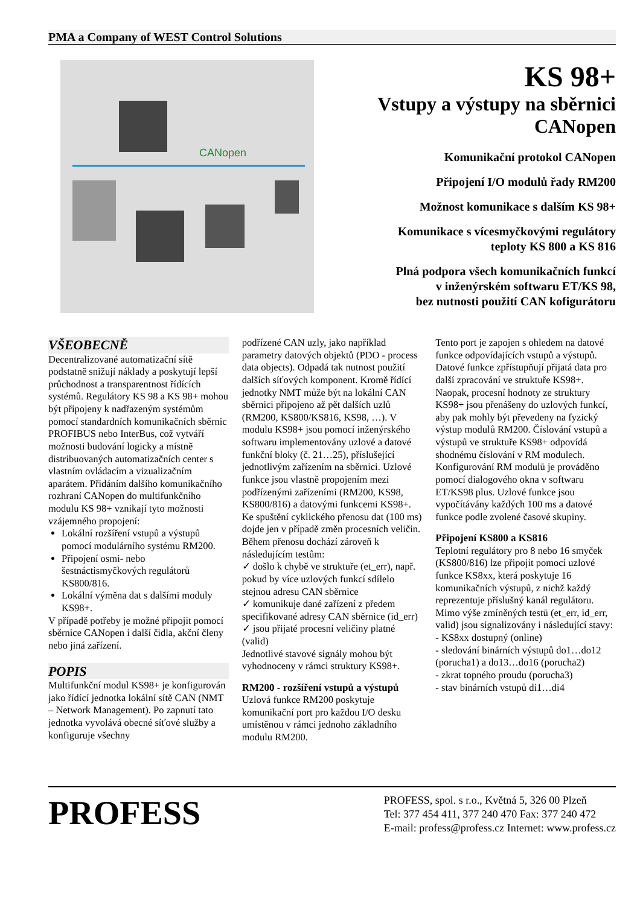PMA a Company of WEST Control Solutions
CANopen
KS 98+
Vstupy a výstupy na sběrnici CANopen
Komunikační protokol CANopen
Připojení I/O modulů řady RM200
Možnost komunikace s dalším KS 98+
Komunikace s vícesmyčkovými regulátory
teploty KS 800 a KS 816
Plná podpora všech komunikačních funkcí
v inženýrském softwaru ET/KS 98,
bez nutnosti použití CAN kofigurátoru
VŠEOBECNĚ
Decentralizované automatizační sítě podstatně snižují náklady a poskytují lepší průchodnost a transparentnost řídících systémů. Regulátory KS 98 a KS 98+ mohou být připojeny k nadřazeným systémům pomocí standardních komunikačních sběrnic PROFIBUS nebo InterBus, což vytváří možnosti budování logicky a místně distribuovaných automatizačních center s vlastním ovládacím a vizualizačním aparátem. Přidáním dalšího komunikačního rozhraní CANopen do multifunkčního modulu KS 98+ vznikají tyto možnosti vzájemného propojení:
Lokální rozšíření vstupů a výstupů pomocí modulárního systému RM200.
Připojení osmi- nebo šestnáctismyčkových regulátorů KS800/816.
Lokální výměna dat s dalšími moduly KS98+.
V případě potřeby je možné připojit pomocí sběrnice CANopen i další čidla, akční členy nebo jiná zařízení.
POPIS
Multifunkční modul KS98+ je konfigurován jako řídící jednotka lokální sítě CAN (NMT – Network Management). Po zapnutí tato jednotka vyvolává obecné síťové služby a konfiguruje všechny
podřízené CAN uzly, jako například parametry datových objektů (PDO - process data objects). Odpadá tak nutnost použití dalších síťových komponent. Kromě řídící jednotky NMT může být na lokální CAN sběrnici připojeno až pět dalších uzlů (RM200, KS800/KS816, KS98, …). V modulu KS98+ jsou pomocí inženýrského softwaru implementovány uzlové a datové funkční bloky (č. 21…25), příslušející jednotlivým zařízením na sběrnici. Uzlové funkce jsou vlastně propojením mezi podřízenými zařízeními (RM200, KS98, KS800/816) a datovými funkcemi KS98+.
Ke spuštění cyklického přenosu dat (100 ms) dojde jen v případě změn procesních veličin. Během přenosu dochází zároveň k následujícím testům:
✓ došlo k chybě ve struktuře (et_err), např. pokud by více uzlových funkcí sdílelo stejnou adresu CAN sběrnice
✓ komunikuje dané zařízení z předem specifikované adresy CAN sběrnice (id_err)
✓ jsou přijaté procesní veličiny platné (valid)
Jednotlivé stavové signály mohou být vyhodnoceny v rámci struktury KS98+.
RM200 - rozšíření vstupů a výstupů
Uzlová funkce RM200 poskytuje komunikační port pro každou I/O desku umístěnou v rámci jednoho základního modulu RM200.
Tento port je zapojen s ohledem na datové funkce odpovídajících vstupů a výstupů. Datové funkce zpřístupňují přijatá data pro další zpracování ve struktuře KS98+. Naopak, procesní hodnoty ze struktury KS98+ jsou přenášeny do uzlových funkcí, aby pak mohly být převedeny na fyzický výstup modulů RM200. Číslování vstupů a výstupů ve struktuře KS98+ odpovídá shodnému číslování v RM modulech. Konfigurování RM modulů je prováděno pomocí dialogového okna v softwaru ET/KS98 plus. Uzlové funkce jsou vypočítávány každých 100 ms a datové funkce podle zvolené časové skupiny.
Připojení KS800 a KS816
Teplotní regulátory pro 8 nebo 16 smyček (KS800/816) lze připojit pomocí uzlové funkce KS8xx, která poskytuje 16 komunikačních výstupů, z nichž každý reprezentuje příslušný kanál regulátoru. Mimo výše zmíněných testů (et_err, id_err, valid) jsou signalizovány i následující stavy:
- KS8xx dostupný (online)
- sledování binárních výstupů do1…do12 (porucha1) a do13…do16 (porucha2)
- zkrat topného proudu (porucha3)
- stav binárních vstupů di1…di4
PROFESS
PROFESS, spol. s r.o., Květná 5, 326 00 Plzeň
Tel: 377 454 411, 377 240 470 Fax: 377 240 472
E-mail: profess@profess.cz Internet: www.profess.cz